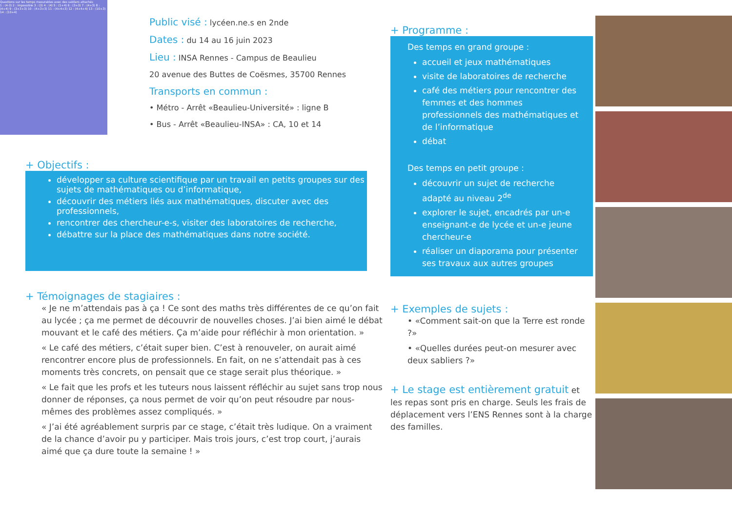Questions sur les temps mesurables avec des sabliers attachés
1 : (4-3) 2 : impossible 3 : (3) 4 : (4) 5 : (1+4) 6 : (3+3) 7 : (4+3) 8 : (4+4) 9 : (3+3+3) 10 : (4+3+3) 11 : (4+4+3) 12 : (4+4+4) 13 : (10+3) 14 : (10+4)
Public visé : lycéen.ne.s en 2nde
Dates : du 14 au 16 juin 2023
Lieu : INSA Rennes - Campus de Beaulieu
20 avenue des Buttes de Coësmes, 35700 Rennes
Transports en commun :
• Métro - Arrêt «Beaulieu-Université» : ligne B
• Bus - Arrêt «Beaulieu-INSA» : CA, 10 et 14
+ Objectifs :
développer sa culture scientifique par un travail en petits groupes sur des sujets de mathématiques ou d’informatique,
découvrir des métiers liés aux mathématiques, discuter avec des professionnels,
rencontrer des chercheur-e-s, visiter des laboratoires de recherche,
débattre sur la place des mathématiques dans notre société.
+ Témoignages de stagiaires :
« Je ne m’attendais pas à ça ! Ce sont des maths très différentes de ce qu’on fait au lycée ; ça me permet de découvrir de nouvelles choses. J’ai bien aimé le débat mouvant et le café des métiers. Ça m’aide pour réfléchir à mon orientation. »
« Le café des métiers, c’était super bien. C’est à renouveler, on aurait aimé rencontrer encore plus de professionnels. En fait, on ne s’attendait pas à ces moments très concrets, on pensait que ce stage serait plus théorique. »
« Le fait que les profs et les tuteurs nous laissent réfléchir au sujet sans trop nous donner de réponses, ça nous permet de voir qu’on peut résoudre par nous-mêmes des problèmes assez compliqués. »
« J’ai été agréablement surpris par ce stage, c’était très ludique. On a vraiment de la chance d’avoir pu y participer. Mais trois jours, c’est trop court, j’aurais aimé que ça dure toute la semaine ! »
+ Programme :
Des temps en grand groupe :
accueil et jeux mathématiques
visite de laboratoires de recherche
café des métiers pour rencontrer des femmes et des hommes professionnels des mathématiques et de l’informatique
débat
Des temps en petit groupe :
découvrir un sujet de recherche adapté au niveau 2<sup>de</sup>
explorer le sujet, encadrés par un-e enseignant-e de lycée et un-e jeune chercheur-e
réaliser un diaporama pour présenter ses travaux aux autres groupes
+ Exemples de sujets :
• «Comment sait-on que la Terre est ronde ?»
• «Quelles durées peut-on mesurer avec deux sabliers ?»
+ Le stage est entièrement gratuit et les repas sont pris en charge. Seuls les frais de déplacement vers l’ENS Rennes sont à la charge des familles.